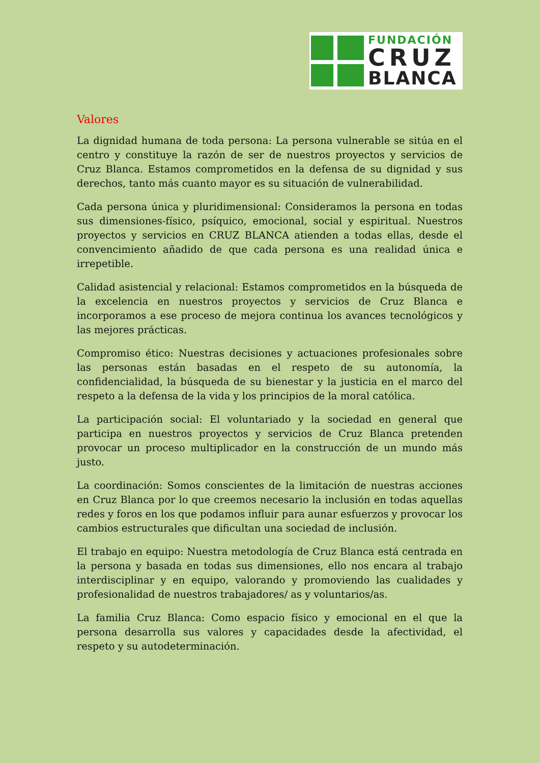FUNDACIÓN
CRUZ
BLANCA
Valores
La dignidad humana de toda persona: La persona vulnerable se sitúa en el centro y constituye la razón de ser de nuestros proyectos y servicios de Cruz Blanca. Estamos comprometidos en la defensa de su dignidad y sus derechos, tanto más cuanto mayor es su situación de vulnerabilidad.
Cada persona única y pluridimensional: Consideramos la persona en todas sus dimensiones-físico, psíquico, emocional, social y espiritual. Nuestros proyectos y servicios en CRUZ BLANCA atienden a todas ellas, desde el convencimiento añadido de que cada persona es una realidad única e irrepetible.
Calidad asistencial y relacional: Estamos comprometidos en la búsqueda de la excelencia en nuestros proyectos y servicios de Cruz Blanca e incorporamos a ese proceso de mejora continua los avances tecnológicos y las mejores prácticas.
Compromiso ético: Nuestras decisiones y actuaciones profesionales sobre las personas están basadas en el respeto de su autonomía, la confidencialidad, la búsqueda de su bienestar y la justicia en el marco del respeto a la defensa de la vida y los principios de la moral católica.
La participación social: El voluntariado y la sociedad en general que participa en nuestros proyectos y servicios de Cruz Blanca pretenden provocar un proceso multiplicador en la construcción de un mundo más justo.
La coordinación: Somos conscientes de la limitación de nuestras acciones en Cruz Blanca por lo que creemos necesario la inclusión en todas aquellas redes y foros en los que podamos influir para aunar esfuerzos y provocar los cambios estructurales que dificultan una sociedad de inclusión.
El trabajo en equipo: Nuestra metodología de Cruz Blanca está centrada en la persona y basada en todas sus dimensiones, ello nos encara al trabajo interdisciplinar y en equipo, valorando y promoviendo las cualidades y profesionalidad de nuestros trabajadores/ as y voluntarios/as.
La familia Cruz Blanca: Como espacio físico y emocional en el que la persona desarrolla sus valores y capacidades desde la afectividad, el respeto y su autodeterminación.